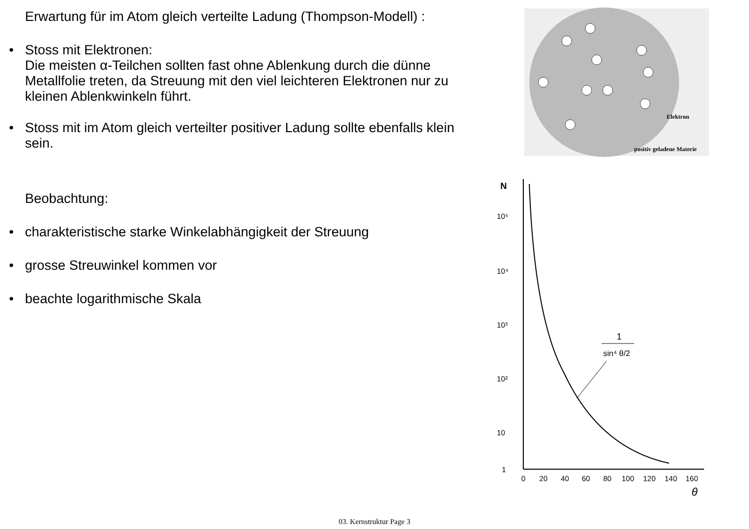Erwartung für im Atom gleich verteilte Ladung (Thompson-Modell) :
• Stoss mit Elektronen:
Die meisten α-Teilchen sollten fast ohne Ablenkung durch die dünne Metallfolie treten, da Streuung mit den viel leichteren Elektronen nur zu kleinen Ablenkwinkeln führt.
• Stoss mit im Atom gleich verteilter positiver Ladung sollte ebenfalls klein sein.
Beobachtung:
• charakteristische starke Winkelabhängigkeit der Streuung
• grosse Streuwinkel kommen vor
• beachte logarithmische Skala
Elektron
positiv geladene Materie
N
10⁵
10⁴
10³
10²
10
1
0
20
40
60
80
100
120
140
160
θ
1
sin⁴ θ/2
03. Kernstruktur Page 3